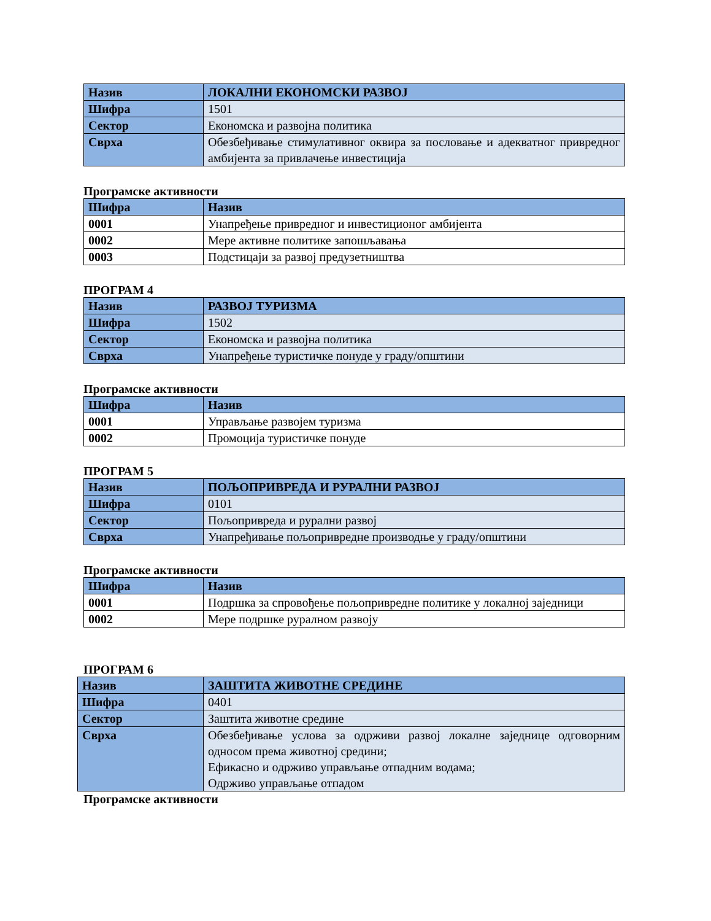| Назив | ЛОКАЛНИ ЕКОНОМСКИ РАЗВОЈ |
| Шифра | 1501 |
| Сектор | Економска и развојна политика |
| Сврха | Обезбеђивање стимулативног оквира за пословање и адекватног привредног амбијента за привлачење инвестиција |
Програмске активности
| Шифра | Назив |
| --- | --- |
| 0001 | Унапређење привредног и инвестиционог амбијента |
| 0002 | Мере активне политике запошљавања |
| 0003 | Подстицаји за развој предузетништва |
ПРОГРАМ 4
| Назив | РАЗВОЈ ТУРИЗМА |
| Шифра | 1502 |
| Сектор | Економска и развојна политика |
| Сврха | Унапређење туристичке понуде у граду/општини |
Програмске активности
| Шифра | Назив |
| --- | --- |
| 0001 | Управљање развојем туризма |
| 0002 | Промоција туристичке понуде |
ПРОГРАМ 5
| Назив | ПОЉОПРИВРЕДА И РУРАЛНИ РАЗВОЈ |
| Шифра | 0101 |
| Сектор | Пољопривреда и рурални развој |
| Сврха | Унапређивање пољопривредне производње у граду/општини |
Програмске активности
| Шифра | Назив |
| --- | --- |
| 0001 | Подршка за спровођење пољопривредне политике у локалној заједници |
| 0002 | Мере подршке руралном развоју |
ПРОГРАМ 6
| Назив | ЗАШТИТА ЖИВОТНЕ СРЕДИНЕ |
| Шифра | 0401 |
| Сектор | Заштита животне средине |
| Сврха | Обезбеђивање услова за одрживи развој локалне заједнице одговорним односом према животној средини; Ефикасно и одрживо управљање отпадним водама; Одрживо управљање отпадом |
Програмске активности